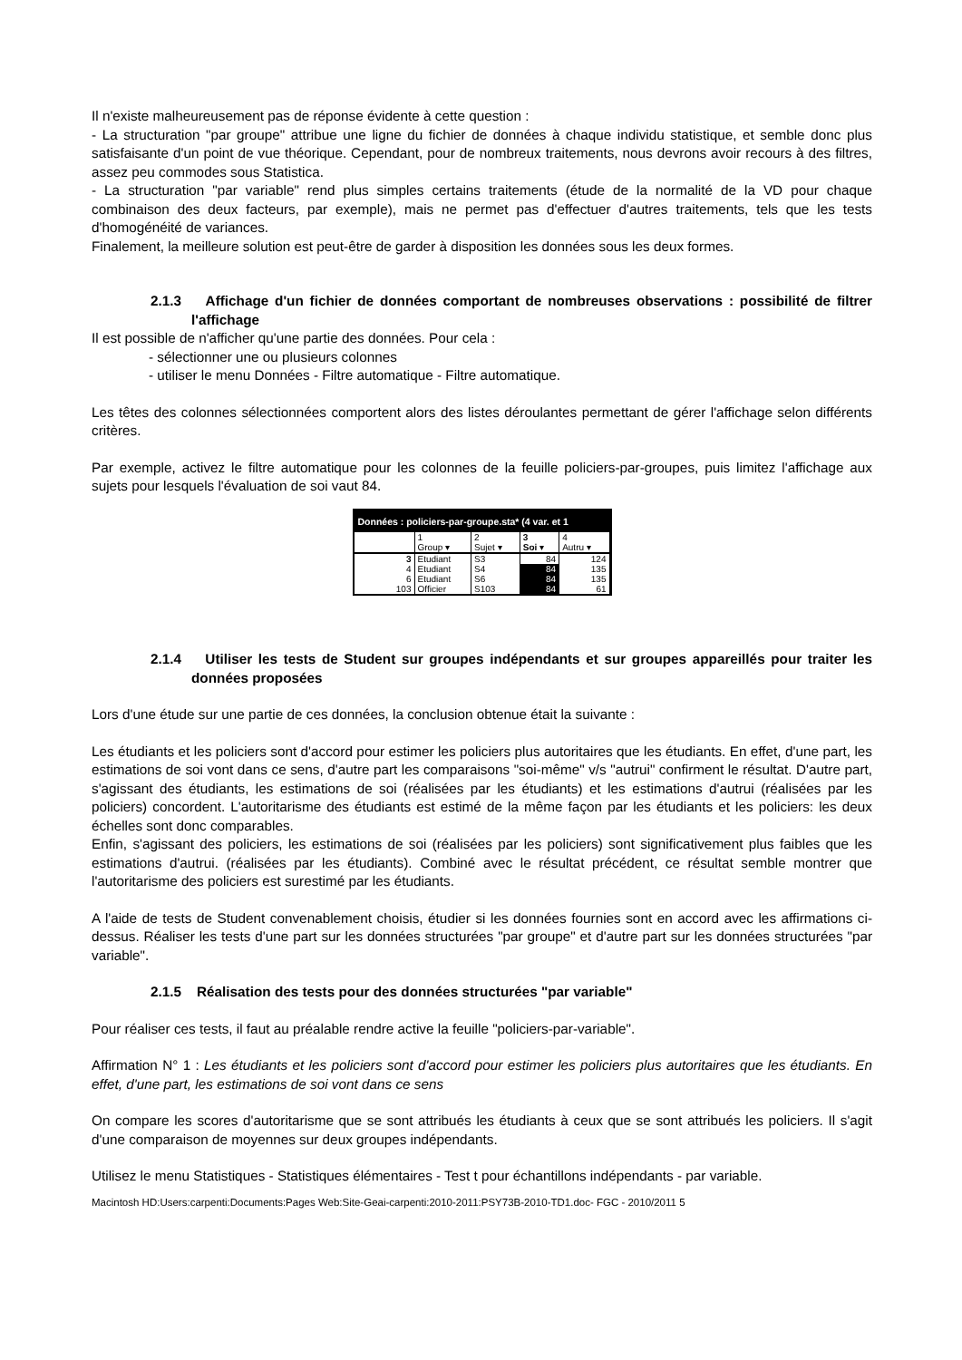Il n'existe malheureusement pas de réponse évidente à cette question :
- La structuration "par groupe" attribue une ligne du fichier de données à chaque individu statistique, et semble donc plus satisfaisante d'un point de vue théorique. Cependant, pour de nombreux traitements, nous devrons avoir recours à des filtres, assez peu commodes sous Statistica.
- La structuration "par variable" rend plus simples certains traitements (étude de la normalité de la VD pour chaque combinaison des deux facteurs, par exemple), mais ne permet pas d'effectuer d'autres traitements, tels que les tests d'homogénéité de variances.
Finalement, la meilleure solution est peut-être de garder à disposition les données sous les deux formes.
2.1.3 Affichage d'un fichier de données comportant de nombreuses observations : possibilité de filtrer l'affichage
Il est possible de n'afficher qu'une partie des données. Pour cela :
- sélectionner une ou plusieurs colonnes
- utiliser le menu Données - Filtre automatique - Filtre automatique.
Les têtes des colonnes sélectionnées comportent alors des listes déroulantes permettant de gérer l'affichage selon différents critères.
Par exemple, activez le filtre automatique pour les colonnes de la feuille policiers-par-groupes, puis limitez l'affichage aux sujets pour lesquels l'évaluation de soi vaut 84.
Données : policiers-par-groupe.sta* (4 var. et 1
| | 1 | 2 | 3 | 4 |
| | Group ▾ | Sujet ▾ | Soi ▾ | Autru ▾ |
| 3 | Etudiant | S3 | 84 | 124 |
| 4 | Etudiant | S4 | 84 | 135 |
| 6 | Etudiant | S6 | 84 | 135 |
| 103 | Officier | S103 | 84 | 61 |
2.1.4 Utiliser les tests de Student sur groupes indépendants et sur groupes appareillés pour traiter les données proposées
Lors d'une étude sur une partie de ces données, la conclusion obtenue était la suivante :
Les étudiants et les policiers sont d'accord pour estimer les policiers plus autoritaires que les étudiants. En effet, d'une part, les estimations de soi vont dans ce sens, d'autre part les comparaisons "soi-même" v/s "autrui" confirment le résultat. D'autre part, s'agissant des étudiants, les estimations de soi (réalisées par les étudiants) et les estimations d'autrui (réalisées par les policiers) concordent. L'autoritarisme des étudiants est estimé de la même façon par les étudiants et les policiers: les deux échelles sont donc comparables.
Enfin, s'agissant des policiers, les estimations de soi (réalisées par les policiers) sont significativement plus faibles que les estimations d'autrui. (réalisées par les étudiants). Combiné avec le résultat précédent, ce résultat semble montrer que l'autoritarisme des policiers est surestimé par les étudiants.
A l'aide de tests de Student convenablement choisis, étudier si les données fournies sont en accord avec les affirmations ci-dessus. Réaliser les tests d'une part sur les données structurées "par groupe" et d'autre part sur les données structurées "par variable".
2.1.5 Réalisation des tests pour des données structurées "par variable"
Pour réaliser ces tests, il faut au préalable rendre active la feuille "policiers-par-variable".
Affirmation N° 1 : Les étudiants et les policiers sont d'accord pour estimer les policiers plus autoritaires que les étudiants. En effet, d'une part, les estimations de soi vont dans ce sens
On compare les scores d'autoritarisme que se sont attribués les étudiants à ceux que se sont attribués les policiers. Il s'agit d'une comparaison de moyennes sur deux groupes indépendants.
Utilisez le menu Statistiques - Statistiques élémentaires - Test t pour échantillons indépendants - par variable.
Macintosh HD:Users:carpenti:Documents:Pages Web:Site-Geai-carpenti:2010-2011:PSY73B-2010-TD1.doc- FGC - 2010/2011 5